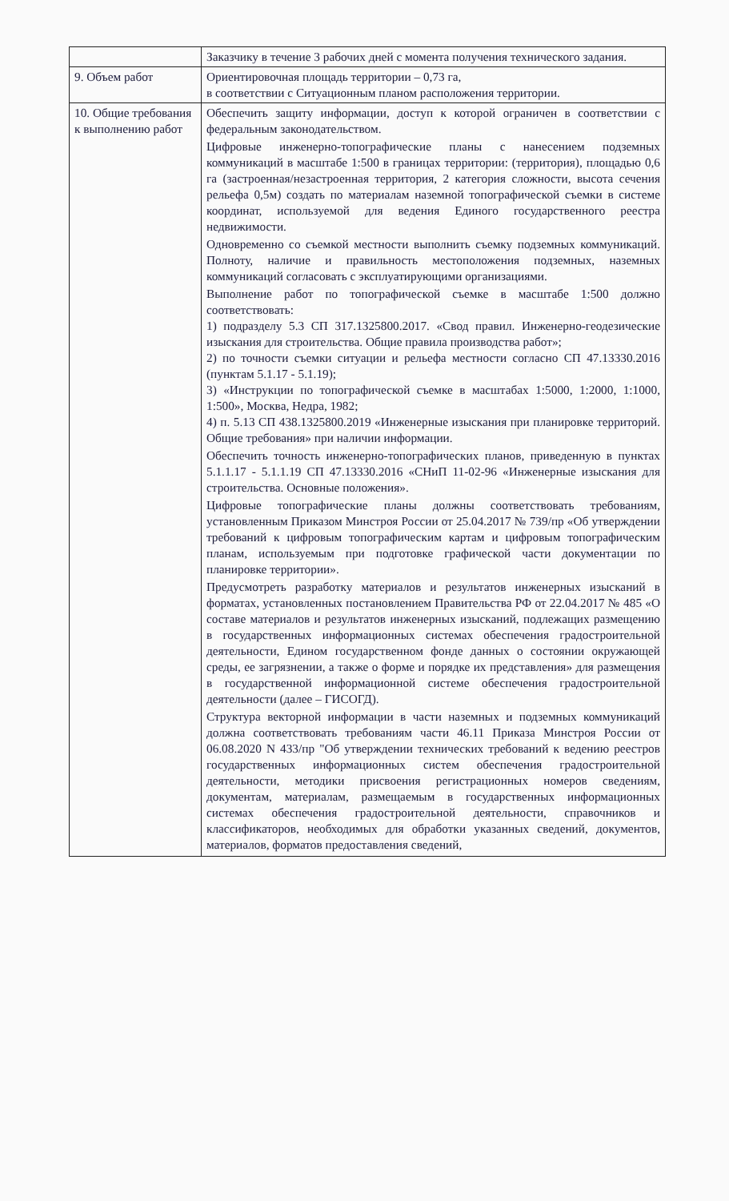| | Заказчику в течение 3 рабочих дней с момента получения технического задания. |
| 9. Объем работ | Ориентировочная площадь территории – 0,73 га, в соответствии с Ситуационным планом расположения территории. |
| 10. Общие требования к выполнению работ | Обеспечить защиту информации, доступ к которой ограничен в соответствии с федеральным законодательством. Цифровые инженерно-топографические планы с нанесением подземных коммуникаций в масштабе 1:500 в границах территории: (территория), площадью 0,6 га (застроенная/незастроенная территория, 2 категория сложности, высота сечения рельефа 0,5м) создать по материалам наземной топографической съемки в системе координат, используемой для ведения Единого государственного реестра недвижимости. Одновременно со съемкой местности выполнить съемку подземных коммуникаций. Полноту, наличие и правильность местоположения подземных, наземных коммуникаций согласовать с эксплуатирующими организациями. Выполнение работ по топографической съемке в масштабе 1:500 должно соответствовать: 1) подразделу 5.3 СП 317.1325800.2017. «Свод правил. Инженерно-геодезические изыскания для строительства. Общие правила производства работ»; 2) по точности съемки ситуации и рельефа местности согласно СП 47.13330.2016 (пунктам 5.1.17 - 5.1.19); 3) «Инструкции по топографической съемке в масштабах 1:5000, 1:2000, 1:1000, 1:500», Москва, Недра, 1982; 4) п. 5.13 СП 438.1325800.2019 «Инженерные изыскания при планировке территорий. Общие требования» при наличии информации. Обеспечить точность инженерно-топографических планов, приведенную в пунктах 5.1.1.17 - 5.1.1.19 СП 47.13330.2016 «СНиП 11-02-96 «Инженерные изыскания для строительства. Основные положения». Цифровые топографические планы должны соответствовать требованиям, установленным Приказом Минстроя России от 25.04.2017 № 739/пр «Об утверждении требований к цифровым топографическим картам и цифровым топографическим планам, используемым при подготовке графической части документации по планировке территории». Предусмотреть разработку материалов и результатов инженерных изысканий в форматах, установленных постановлением Правительства РФ от 22.04.2017 № 485 «О составе материалов и результатов инженерных изысканий, подлежащих размещению в государственных информационных системах обеспечения градостроительной деятельности, Едином государственном фонде данных о состоянии окружающей среды, ее загрязнении, а также о форме и порядке их представления» для размещения в государственной информационной системе обеспечения градостроительной деятельности (далее – ГИСОГД). Структура векторной информации в части наземных и подземных коммуникаций должна соответствовать требованиям части 46.11 Приказа Минстроя России от 06.08.2020 N 433/пр "Об утверждении технических требований к ведению реестров государственных информационных систем обеспечения градостроительной деятельности, методики присвоения регистрационных номеров сведениям, документам, материалам, размещаемым в государственных информационных системах обеспечения градостроительной деятельности, справочников и классификаторов, необходимых для обработки указанных сведений, документов, материалов, форматов предоставления сведений, |